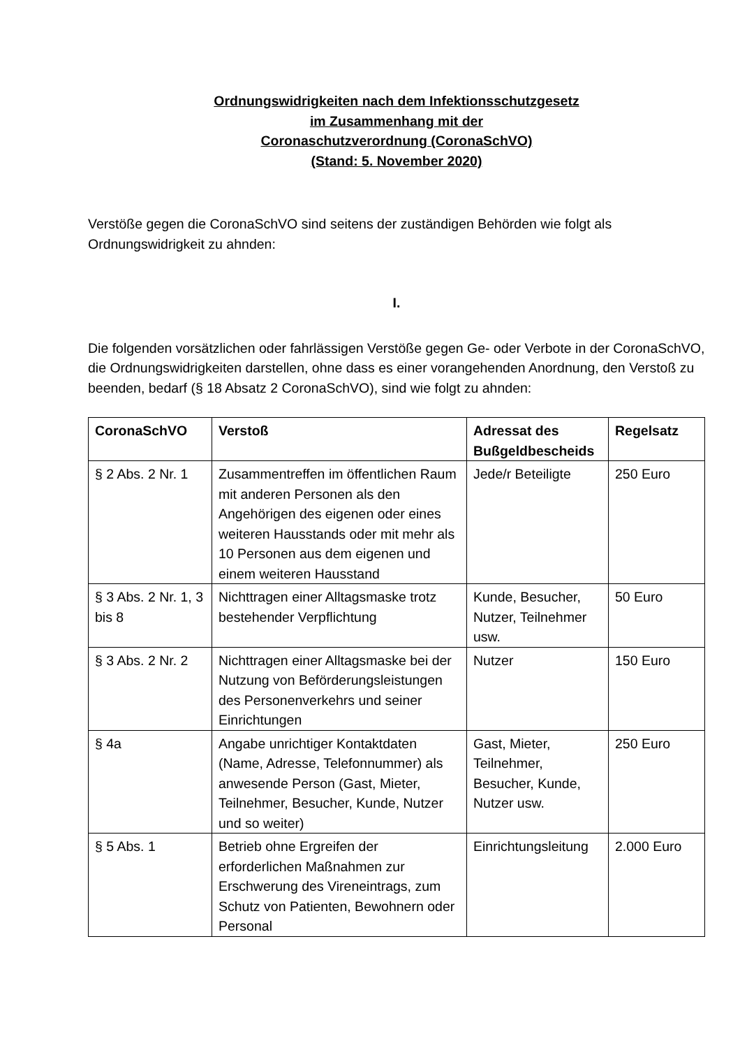Ordnungswidrigkeiten nach dem Infektionsschutzgesetz
im Zusammenhang mit der
Coronaschutzverordnung (CoronaSchVO)
(Stand: 5. November 2020)
Verstöße gegen die CoronaSchVO sind seitens der zuständigen Behörden wie folgt als Ordnungswidrigkeit zu ahnden:
I.
Die folgenden vorsätzlichen oder fahrlässigen Verstöße gegen Ge- oder Verbote in der CoronaSchVO, die Ordnungswidrigkeiten darstellen, ohne dass es einer voran­gehenden Anordnung, den Verstoß zu beenden, bedarf (§ 18 Absatz 2 CoronaSchVO), sind wie folgt zu ahnden:
| CoronaSchVO | Verstoß | Adressat des Bußgeld­bescheids | Regelsatz |
| --- | --- | --- | --- |
| § 2 Abs. 2 Nr. 1 | Zusammentreffen im öffentlichen Raum mit anderen Personen als den Angehörigen des eigenen oder eines weiteren Hausstands oder mit mehr als 10 Personen aus dem eigenen und einem weiteren Hausstand | Jede/r Beteiligte | 250 Euro |
| § 3 Abs. 2 Nr. 1, 3 bis 8 | Nichttragen einer Alltagsmaske trotz bestehender Verpflichtung | Kunde, Besucher, Nutzer, Teilnehmer usw. | 50 Euro |
| § 3 Abs. 2 Nr. 2 | Nichttragen einer Alltagsmaske bei der Nutzung von Beförderungsleistungen des Personenverkehrs und seiner Einrichtungen | Nutzer | 150 Euro |
| § 4a | Angabe unrichtiger Kontaktdaten (Name, Adresse, Telefonnummer) als anwesende Person (Gast, Mieter, Teilnehmer, Besucher, Kunde, Nutzer und so weiter) | Gast, Mieter, Teilnehmer, Besucher, Kunde, Nutzer usw. | 250 Euro |
| § 5 Abs. 1 | Betrieb ohne Ergreifen der erforderlichen Maßnahmen zur Erschwerung des Vireneintrags, zum Schutz von Patienten, Bewohnern oder Personal | Einrichtungsleitung | 2.000 Euro |